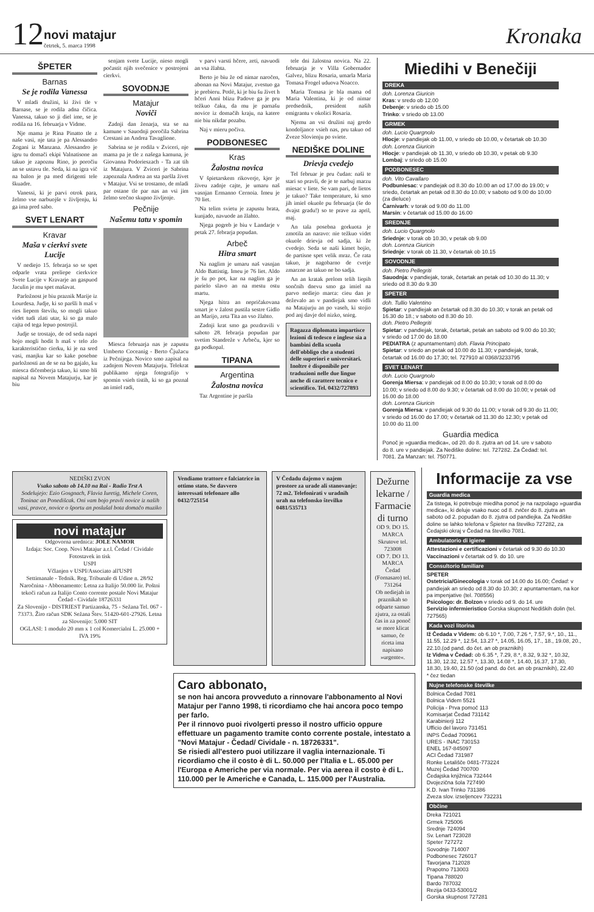12 novi matajur
četrtek, 5. marca 1998 Kronaka
ŠPETER
Barnas
Se je rodila Vanessa
V mladi družini, ki živi tle v Barnase, se je rodila adna čičica. Vanessa, takuo so ji diel ime, se je rodila na 16. februarja v Vidme.
Nje mama je Rina Pinatto tle z naše vasi, nje tata je pa Alessandro Zogani iz Manzana. Alessandro je igru tu domači ekipi Valnatisone an takuo je zapoznu Rino, jo poročiu an se ustavu tle. Seda, ki na igra vič na balon je pa med dirigenti tele škuadre.
Vanessi, ki je parvi otrok para, želmo vse narbuojše v življenju, ki ga ima pred sabo.
SVET LENART
Kravar
Maša v cierkvi svete Lucije
V nediejo 15. febrarja so se spet odparle vrata preliepe cierkvice Svete Lucije v Kravarje an gaspuod Jaculin je mu spet mašavat.
Parložnost je biu praznik Marije iz Lourdesa. Judje, ki so paršli h maš v ries liepem številu, so mogli takuo videt tudi zlati utar, ki so ga malo cajta od tega lepuo postrojil.
Judje se trostajo, de od seda napri bojo mogli hodit h maš v telo zlo karakteristično cierku, ki je na sred vasi, manjku kar so kake posebne parložnosti an de se na bo gajalo, ku miesca dičemberja takuo, ki smo bli napisal na Novem Matajurju, kar je biu
senjam svete Lucije, nieso mogli počastit njih svečenice v postrojeni cierkvi.
SOVODNJE
Matajur
Noviči
Zadnji dan ženarja, sta se na kamune v Sauodnji poročila Sabrina Crestani an Andrea Tavaglione.
Sabrina se je rodila v Zviceri, nje mama pa je tle z našega kamuna, je Giovanna Podorieszach - Ta zat tih iz Matajura. V Zviceri je Sabrina zapoznala Andrea an sta paršla živet v Matajur. Vsi se trostamo, de mladi par ostane tle par nas an vsi jim želmo srečno skupno življenje.
Pečnije
Našemu tatu v spomin
Miesca februarja nas je zapustu Umberto Coceanig - Berto Čjužacu iz Pečnijega. Novico smo zapisal na zadnjem Novem Matajurju. Telekrat publikamo njega fotografijo v spomin vsieh tistih, ki so ga poznal an imiel radi,
v parvi varsti hčere, zeti, navuodi an vsa žlahta.
Berto je biu že od nimar naročen, abonan na Novi Matajur, zvestuo ga je prebieru. Potlè, ki je biu šu živet h hčeri Anni blizu Padove ga je pru težkuo čaku, da mu je parnašu novice iz domačih kraju, na katere nie biu nikdar pozabu.
Naj v mieru počiva.
PODBONESEC
Kras
Žalostna novica
V špietarskem rikoverje, kjer je živeu zadnje cajte, je umaru naš vasnjan Ermanno Cernoia. Imeu je 70 liet.
Na telim svietu je zapustu brata, kunjado, navuode an žlahto.
Njega pogreb je biu v Landarje v petak 27. febrarja popudan.
Arbeč
Hitra smart
Na naglim je umaru naš vasnjan Aldo Battistig. Imeu je 76 liet. Aldo je šu po pot, kar na naglim ga je parielo slavo an na mestu ostu martu.
Njega hitra an nepričakovana smart je v žalost pustila sestre Gidlo an Marijo, zeta Tita an vso žlahto.
Zadnji krat smo ga pozdravili v saboto 28. febrarja popudan par svetim Standreže v Arbeču, kjer so ga podkopal.
TIPANA
Argentina
Žalostna novica
Taz Argentine je paršla
tele dni žalostna novica. Na 22. februarja je v Villa Gobernador Galvez, blizu Rosaria, umarla Maria Tomasa Frogel uduova Noacco.
Maria Tomasa je bla mama od Maria Valentina, ki je od nimar predsednik, president naših emigrantu v okolici Rosaria.
Njemu an vsi družini naj gredo kondoljance vsieh nas, pru takuo od Zveze Slovienju po sviete.
NEDIŠKE DOLINE
Drievja cvedejo
Tel februar je pru čudan: naši te stari so pravli, de je te narbuj marzu miesac v liete. Se vam pari, de lietos je takuo? Take temperature, ki smo jih imiel okuole pu februarja (še do dvajst gradu!) so te prave za april, maj.
An tala posebna gorkuota je zmotila an naravo: nie težkuo videt okuole drievja od sadja, ki že cvedejo. Seda se naši kimet bojio, de partisne spet velik mraz. Če rata takuo, je nagobarno de cvetje zmarzne an takuo ne bo sadja.
An an kratak prelom telih liepih sončnih dnevu smo ga imiel na parvo nediejo marca: cieu dan je deževalo an v pandiejak smo vidli na Matajurju an po vaseh, ki stojio pod anj davje dol nizko, snieg.
Ragazza diplomata impartisce lezioni di tedesco e inglese sia a bambini della scuola dell'obbligo che a studenti delle superiori e universitari. Inoltre è disponibile per traduzioni nelle due lingue anche di carattere tecnico e scientifico. Tel. 0432/727893
Miedihi v Benečiji
DREKA
doh. Lorenza Giuricin
Kras: v sredo ob 12.00
Debenje: v sriedo ob 15.00
Trinko: v sriedo ob 13.00
GRMEK
doh. Lucio Quargnolo
Hlocje: v pandiejak ob 11.00, v sriedo ob 10.00, v četartak ob 10.30
doh. Lorenza Giuricin
Hlocje: v pandiejak ob 11.30, v sriedo ob 10.30, v petak ob 9.30
Lombaj: v sriedo ob 15.00
PODBONESEC
doh. Vito Cavallaro
Podbuniesac: v pandiejak od 8.30 do 10.00 an od 17.00 do 19.00; v sriedo, četartak an petak od 8.30 do 10.00; v saboto od 9.00 do 10.00 (za dieluce)
Čarnivarh: v torak od 9.00 do 11.00
Marsin: v četartak od 15.00 do 16.00
SREDNJE
doh. Lucio Quargnolo
Sriednje: v torak ob 10.30, v petak ob 9.00
doh. Lorenza Giuricin
Sriednje: v torak ob 11.30, v četartak ob 10.15
SOVODNJE
doh. Pietro Pellegriti
Sauodnja: v pandiejak, torak, četartak an petak od 10.30 do 11.30; v sriedo od 8.30 do 9.30
SPETER
doh. Tullio Valentino
Spietar: v pandiejak an četartak od 8.30 do 10.30; v torak an petak od 16.30 do 18.; v saboto od 8.30 do 10.
doh. Pietro Pellegriti
Spietar: v pandiejak, torak, četartak, petak an saboto od 9.00 do 10.30; v sriedo od 17.00 do 18.00
PEDIATRA (z apuntamentam) doh. Flavia Principato
Spietar: v sriedo an petak od 10.00 do 11.30; v pandiejak, torak, četartak od 16.00 do 17.30; tel. 727910 al 0368/3233795
SVET LENART
doh. Lucio Quargnolo
Gorenja Miersa: v pandiejak od 8.00 do 10.30; v torak od 8.00 do 10.00; v sriedo od 8.00 do 9.30; v četartak od 8.00 do 10.00; v petak od 16.00 do 18.00
doh. Lorenza Giuricin
Gorenja Miersa: v pandiejak od 9.30 do 11.00; v torak od 9.30 do 11.00; v sriedo od 16.00 do 17.00; v četartak od 11.30 do 12.30; v petak od 10.00 do 11.00
Guardia medica
Ponoč je »guardia medica«, od 20. do 8. zjutra an od 14. ure v saboto do 8. ure v pandiejak. Za Nediške doline: tel. 727282. Za Čedad: tel. 7081. Za Manzan: tel. 750771.
NEDIŠKI ZVON
Vsako saboto ob 14.10 na Rai - Radio Trst A
Sodelujejo: Ezio Gosgnach, Flavia Iuretig, Michele Coren, Toninac an Ponedišcak. Oni vam bojo pravli novice iz naših vasi, pravce, novice o športu an poslušal bota domačo muziko
novi matajur
Odgovorna urednica: JOLE NAMOR
Izdaja: Soc. Coop. Novi Matajur a.r.l. Čedad / Cividale
Fotostavek in tisk
USPI
Včlanjen v USPI/Associato all'USPI
Settimanale - Tednik. Reg. Tribunale di Udine n. 28/92
Naročnina - Abbonamento: Letna za Italijo 50.000 lir. Poštni tekoči račun za Italijo Conto corrente postale Novi Matajur Čedad - Cividale 18726331
Za Slovenijo - DISTRIEST Partizanska, 75 - Sežana Tel. 067 - 73373. Žiro račun SDK Sežana Štev. 51420-601-27926. Letna za Slovenijo: 5.000 SIT
OGLASI: 1 modulo 20 mm x 1 col Komercialni L. 25.000 + IVA 19%
Vendiamo trattore e falciatrice in ottimo stato. Se davvero interessati telefonare allo 0432/725154
V Čedadu dajemo v najem prostore za urade ali stanovanje: 72 m2. Telefonirati v uradnih urah na telefonsko številko 0481/535713
Dežurne lekarne / Farmacie di turno
OD 9. DO 15. MARCA
Skrutove tel. 723008
OD 7. DO 13. MARCA
Čedad (Fornasaro) tel. 731264
Ob nediejah in praznikah so odparte samuo zjutra, za ostali čas in za ponoč se more klicat samuo, če riceta ima napisano »urgente«.
Caro abbonato,
se non hai ancora provveduto a rinnovare l'abbonamento al Novi Matajur per l'anno 1998, ti ricordiamo che hai ancora poco tempo per farlo.
Per il rinnovo puoi rivolgerti presso il nostro ufficio oppure effettuare un pagamento tramite conto corrente postale, intestato a "Novi Matajur - Čedad/ Cividale - n. 18726331".
Se risiedi all'estero puoi utilizzare il vaglia internazionale. Ti ricordiamo che il costo è di L. 50.000 per l'Italia e L. 65.000 per l'Europa e Americhe per via normale. Per via aerea il costo è di L. 110.000 per le Americhe e Canada, L. 115.000 per l'Australia.
Informacije za vse
Guardia medica
Za tistega, ki potrebuje miediha ponoč je na razpolago »guardia medica«, ki deluje vsako nuoc od 8. zvičer do 8. zjutra an saboto od 2. popudan do 8. zjutra od pandiejka. Za Nediške doline se lahko telefona v Špieter na številko 727282, za Čedajski okraj v Čedad na številko 7081.
Ambulatorio di igiene
Attestazioni e certificazioni v četartak od 9.30 do 10.30
Vaccinazioni v četartak od 9. do 10. ure
Consultorio familiare
SPETER
Ostetricia/Ginecologia v torak od 14.00 do 16.00; Čedad: v pandiejak an sriedo od 8.30 do 10.30; z apuntamentam, na kor pa impenjative (tel. 708556)
Psicologo: dr. Bolzon v sriedo od 9. do 14. ure
Servizio infermieristico Gorska skupnost Nediških dolin (tel. 727565)
Kada vozi litorina
Iž Čedada v Videm: ob 6.10 *, 7.00, 7.26 *, 7.57, 9.*, 10., 11., 11.55, 12.29 *, 12.54, 13.27 *, 14.05, 16.05, 17., 18., 19.08, 20., 22.10.(od pand. do čet. an ob praznikih)
Iz Vidma v Čedad: ob 6.35 *, 7.29, 8.*, 8.32, 9.32 *, 10.32, 11.30, 12.32, 12.57 *, 13.30, 14.08 *, 14.40, 16.37, 17.30, 18.30, 19.40, 21.50 (od pand. do čet. an ob praznikih), 22.40
* čez tiedan
Nujne telefonske številke
Bolnica Čedad 7081
Bolnica Videm 5521
Policija - Prva pomoč 113
Komisarjat Čedad 731142
Karabinierji 112
Ufficio del lavoro 731451
INPS Čedad 700961
URES - INAC 730153
ENEL 167-845097
ACI Čedad 731987
Ronke Letališče 0481-773224
Muzej Čedad 700700
Čedajska knjižnica 732444
Dvojezična šola 727490
K.D. Ivan Trinko 731386
Zveza slov. izseljencev 732231
Občine
Dreka 721021
Grmek 725006
Srednje 724094
Sv. Lenart 723028
Speter 727272
Sovodnje 714007
Podbonesec 726017
Tavorjana 712028
Prapotno 713003
Tipana 788020
Bardo 787032
Rezija 0433-53001/2
Gorska skupnost 727281